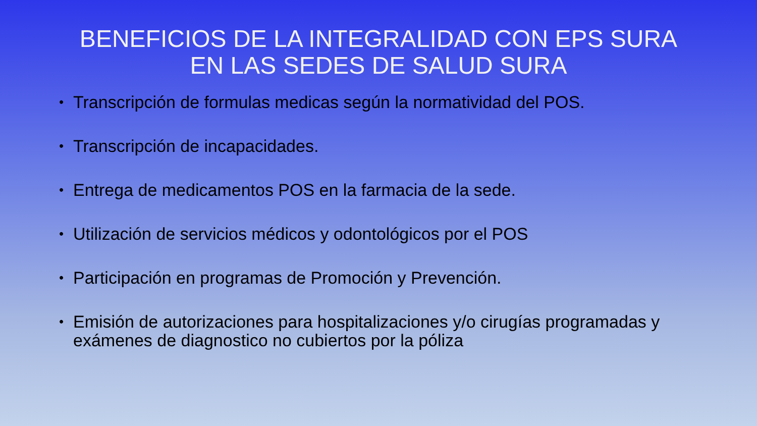BENEFICIOS DE LA INTEGRALIDAD CON EPS SURA
EN LAS SEDES DE SALUD SURA
• Transcripción de formulas medicas según la normatividad del POS.
• Transcripción de incapacidades.
• Entrega de medicamentos POS en la farmacia de la sede.
• Utilización de servicios médicos y odontológicos por el POS
• Participación en programas de Promoción y Prevención.
• Emisión de autorizaciones para hospitalizaciones y/o cirugías programadas y exámenes de diagnostico no cubiertos por la póliza